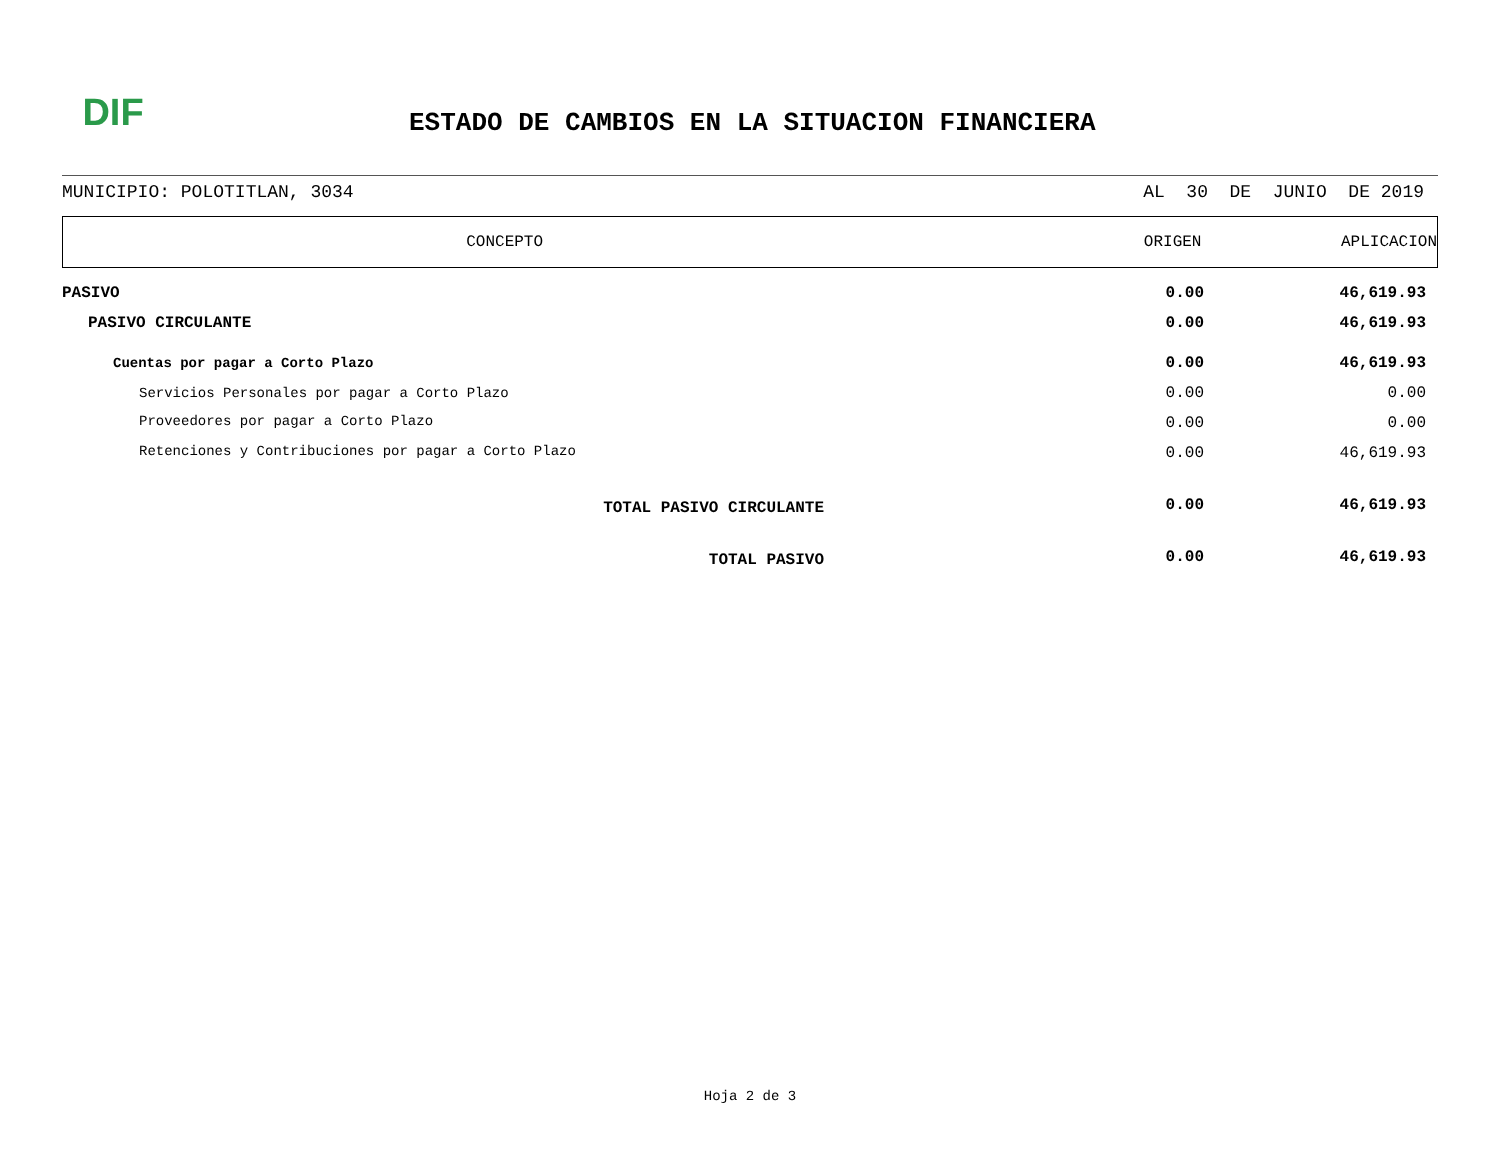DIF
ESTADO DE CAMBIOS EN LA SITUACION FINANCIERA
MUNICIPIO: POLOTITLAN, 3034 AL 30 DE JUNIO DE 2019
CONCEPTO ORIGEN APLICACION
| PASIVO | 0.00 | 46,619.93 |
| PASIVO CIRCULANTE | 0.00 | 46,619.93 |
| Cuentas por pagar a Corto Plazo | 0.00 | 46,619.93 |
| Servicios Personales por pagar a Corto Plazo | 0.00 | 0.00 |
| Proveedores por pagar a Corto Plazo | 0.00 | 0.00 |
| Retenciones y Contribuciones por pagar a Corto Plazo | 0.00 | 46,619.93 |
| TOTAL PASIVO CIRCULANTE | 0.00 | 46,619.93 |
| TOTAL PASIVO | 0.00 | 46,619.93 |
Hoja 2 de 3